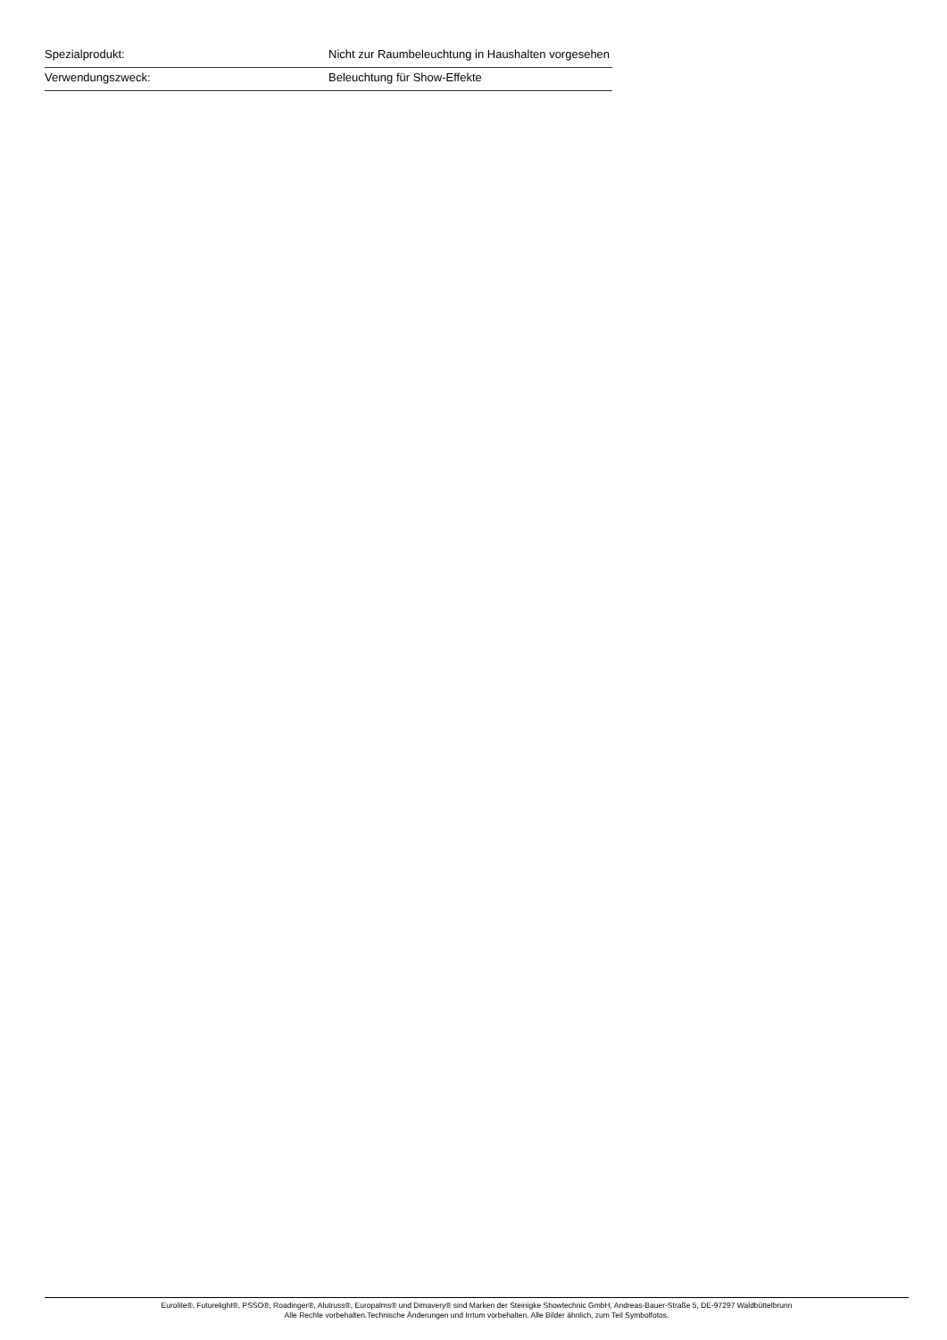| Spezialprodukt: | Nicht zur Raumbeleuchtung in Haushalten vorgesehen |
| Verwendungszweck: | Beleuchtung für Show-Effekte |
Eurolite®, Futurelight®, PSSO®, Roadinger®, Alutruss®, Europalms® und Dimavery® sind Marken der Steinigke Showtechnic GmbH, Andreas-Bauer-Straße 5, DE-97297 Waldbüttelbrunn
Alle Rechte vorbehalten.Technische Änderungen und Irrtum vorbehalten. Alle Bilder ähnlich, zum Teil Symbolfotos.